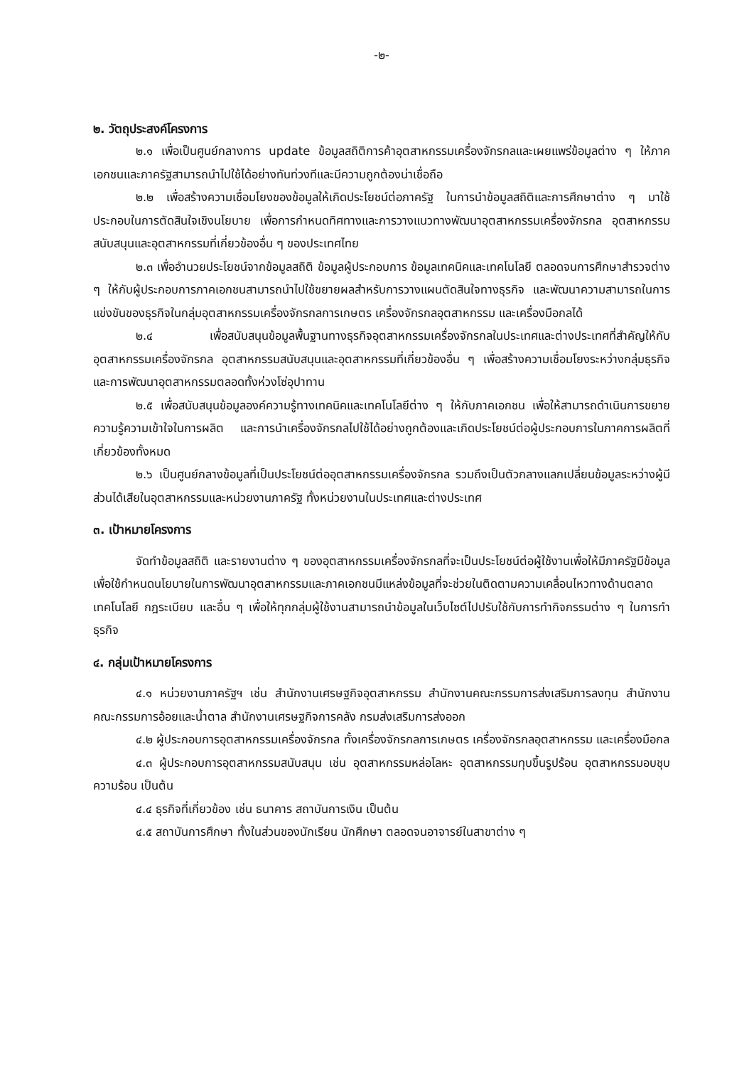-๒-
๒. วัตถุประสงค์โครงการ
๒.๑ เพื่อเป็นศูนย์กลางการ update ข้อมูลสถิติการค้าอุตสาหกรรมเครื่องจักรกลและเผยแพร่ข้อมูลต่าง ๆ ให้ภาคเอกชนและภาครัฐสามารถนำไปใช้ได้อย่างทันท่วงทีและมีความถูกต้องน่าเชื่อถือ
๒.๒ เพื่อสร้างความเชื่อมโยงของข้อมูลให้เกิดประโยชน์ต่อภาครัฐ ในการนำข้อมูลสถิติและการศึกษาต่าง ๆ มาใช้ประกอบในการตัดสินใจเชิงนโยบาย เพื่อการกำหนดทิศทางและการวางแนวทางพัฒนาอุตสาหกรรมเครื่องจักรกล อุตสาหกรรมสนับสนุนและอุตสาหกรรมที่เกี่ยวข้องอื่น ๆ ของประเทศไทย
๒.๓ เพื่ออำนวยประโยชน์จากข้อมูลสถิติ ข้อมูลผู้ประกอบการ ข้อมูลเทคนิคและเทคโนโลยี ตลอดจนการศึกษาสำรวจต่าง ๆ ให้กับผู้ประกอบการภาคเอกชนสามารถนำไปใช้ขยายผลสำหรับการวางแผนตัดสินใจทางธุรกิจ และพัฒนาความสามารถในการแข่งขันของธุรกิจในกลุ่มอุตสาหกรรมเครื่องจักรกลการเกษตร เครื่องจักรกลอุตสาหกรรม และเครื่องมือกลได้
๒.๔ เพื่อสนับสนุนข้อมูลพื้นฐานทางธุรกิจอุตสาหกรรมเครื่องจักรกลในประเทศและต่างประเทศที่สำคัญให้กับอุตสาหกรรมเครื่องจักรกล อุตสาหกรรมสนับสนุนและอุตสาหกรรมที่เกี่ยวข้องอื่น ๆ เพื่อสร้างความเชื่อมโยงระหว่างกลุ่มธุรกิจและการพัฒนาอุตสาหกรรมตลอดทั้งห่วงโซ่อุปาทาน
๒.๕ เพื่อสนับสนุนข้อมูลองค์ความรู้ทางเทคนิคและเทคโนโลยีต่าง ๆ ให้กับภาคเอกชน เพื่อให้สามารถดำเนินการขยายความรู้ความเข้าใจในการผลิต และการนำเครื่องจักรกลไปใช้ได้อย่างถูกต้องและเกิดประโยชน์ต่อผู้ประกอบการในภาคการผลิตที่เกี่ยวข้องทั้งหมด
๒.๖ เป็นศูนย์กลางข้อมูลที่เป็นประโยชน์ต่ออุตสาหกรรมเครื่องจักรกล รวมถึงเป็นตัวกลางแลกเปลี่ยนข้อมูลระหว่างผู้มีส่วนได้เสียในอุตสาหกรรมและหน่วยงานภาครัฐ ทั้งหน่วยงานในประเทศและต่างประเทศ
๓. เป้าหมายโครงการ
จัดทำข้อมูลสถิติ และรายงานต่าง ๆ ของอุตสาหกรรมเครื่องจักรกลที่จะเป็นประโยชน์ต่อผู้ใช้งานเพื่อให้มีภาครัฐมีข้อมูลเพื่อใช้กำหนดนโยบายในการพัฒนาอุตสาหกรรมและภาคเอกชนมีแหล่งข้อมูลที่จะช่วยในติดตามความเคลื่อนไหวทางด้านตลาด เทคโนโลยี กฎระเบียบ และอื่น ๆ เพื่อให้ทุกกลุ่มผู้ใช้งานสามารถนำข้อมูลในเว็บไซต์ไปปรับใช้กับการทำกิจกรรมต่าง ๆ ในการทำธุรกิจ
๔. กลุ่มเป้าหมายโครงการ
๔.๑ หน่วยงานภาครัฐฯ เช่น สำนักงานเศรษฐกิจอุตสาหกรรม สำนักงานคณะกรรมการส่งเสริมการลงทุน สำนักงานคณะกรรมการอ้อยและน้ำตาล สำนักงานเศรษฐกิจการคลัง กรมส่งเสริมการส่งออก
๔.๒ ผู้ประกอบการอุตสาหกรรมเครื่องจักรกล ทั้งเครื่องจักรกลการเกษตร เครื่องจักรกลอุตสาหกรรม และเครื่องมือกล
๔.๓ ผู้ประกอบการอุตสาหกรรมสนับสนุน เช่น อุตสาหกรรมหล่อโลหะ อุตสาหกรรมทุบขึ้นรูปร้อน อุตสาหกรรมอบชุบความร้อน เป็นต้น
๔.๔ ธุรกิจที่เกี่ยวข้อง เช่น ธนาคาร สถาบันการเงิน เป็นต้น
๔.๕ สถาบันการศึกษา ทั้งในส่วนของนักเรียน นักศึกษา ตลอดจนอาจารย์ในสาขาต่าง ๆ